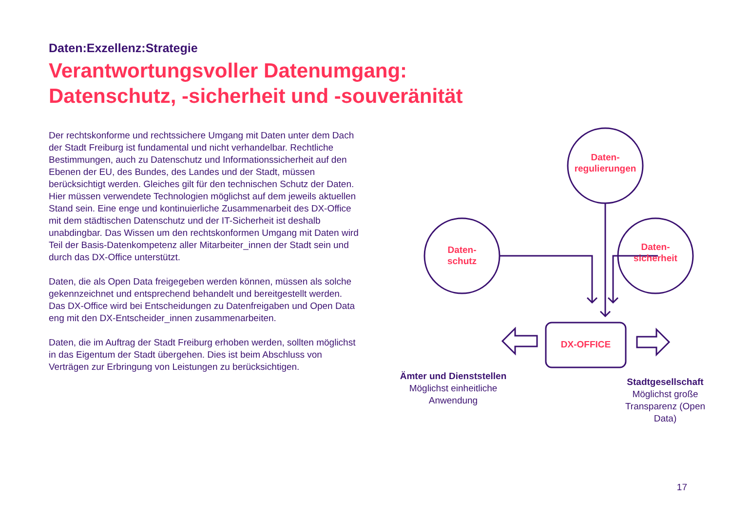Daten:Exzellenz:Strategie
Verantwortungsvoller Datenumgang:
Datenschutz, -sicherheit und -souveränität
Der rechtskonforme und rechtssichere Umgang mit Daten unter dem Dach der Stadt Freiburg ist fundamental und nicht verhandelbar. Rechtliche Bestimmungen, auch zu Datenschutz und Informationssicherheit auf den Ebenen der EU, des Bundes, des Landes und der Stadt, müssen berücksichtigt werden. Gleiches gilt für den technischen Schutz der Daten. Hier müssen verwendete Technologien möglichst auf dem jeweils aktuellen Stand sein. Eine enge und kontinuierliche Zusammenarbeit des DX-Office mit dem städtischen Datenschutz und der IT-Sicherheit ist deshalb unabdingbar. Das Wissen um den rechtskonformen Umgang mit Daten wird Teil der Basis-Datenkompetenz aller Mitarbeiter_innen der Stadt sein und durch das DX-Office unterstützt.
Daten, die als Open Data freigegeben werden können, müssen als solche gekennzeichnet und entsprechend behandelt und bereitgestellt werden. Das DX-Office wird bei Entscheidungen zu Datenfreigaben und Open Data eng mit den DX-Entscheider_innen zusammenarbeiten.
Daten, die im Auftrag der Stadt Freiburg erhoben werden, sollten möglichst in das Eigentum der Stadt übergehen. Dies ist beim Abschluss von Verträgen zur Erbringung von Leistungen zu berücksichtigen.
Daten-
regulierungen
Daten-
schutz
Daten-
sicherheit
DX-OFFICE
Ämter und Dienststellen
Möglichst einheitliche Anwendung
Stadtgesellschaft
Möglichst große Transparenz (Open Data)
17